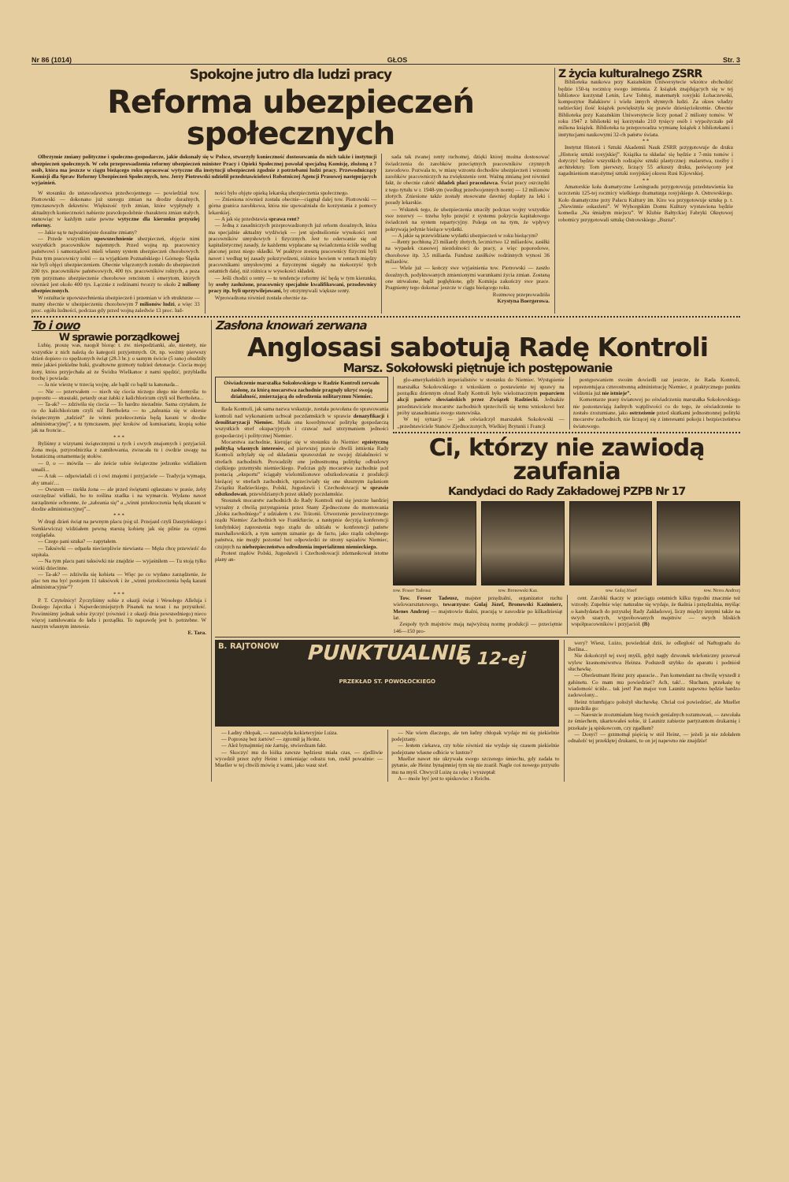Nr 86 (1014) GŁOS Str. 3
Spokojne jutro dla ludzi pracy
Reforma ubezpieczeń społecznych
Olbrzymie zmiany polityczne i społeczno-gospodarcze, jakie dokonały się w Polsce, stworzyły konieczność dostosowania do nich także i instytucji ubezpieczeń społecznych. W celu przeprowadzenia reformy ubezpieczeń minister Pracy i Opieki Społecznej powołał specjalną Komisję, złożoną z 7 osób, która ma jeszcze w ciągu bieżącego roku opracować wytyczne dla instytucji ubezpieczeń zgodnie z potrzebami ludzi pracy. Przewodniczący Komisji dla Spraw Reformy Ubezpieczeń Społecznych, tow. Jerzy Piotrowski udzielił przedstawicielowi Robotniczej Agencji Prasowej następujących wyjaśnień.
W stosunku do ustawodawstwa przedwojennego — powiedział tow. Piotrowski — dokonano już szeregu zmian na drodze doraźnych, tymczasowych dekretów. Większość tych zmian, które wypłynęły z aktualnych konieczności nabierze prawdopodobnie charakteru zmian stałych, stanowiąc w każdym razie pewne wytyczne dla kierunku przyszłej reformy.
— Jakie są te najważniejsze doraźne zmiany?
— Przede wszystkim upowszechnienie ubezpieczeń, objęcie nimi wszystkich pracowników najemnych. Przed wojną np. pracownicy państwowi i samorządowi mieli własny system ubezpieczeń chorobowych. Poza tym pracownicy rolni — za wyjątkiem Poznańskiego i Górnego Śląska nie byli objęci ubezpieczeniem. Obecnie włączonych zostało do ubezpieczeń 200 tys. pracowników państwowych, 400 tys. pracowników rolnych, a poza tym przyznano ubezpieczenie chorobowe rencistom i emerytom, których również jest około 400 tys. Łącznie z rodzinami tworzy to około 2 miliony ubezpieczonych.
W rezultacie upowszechnienia ubezpieczeń i przemian w ich strukturze — mamy obecnie w ubezpieczeniu chorobowym 7 milionów ludzi, a więc 33 proc. ogółu ludności, podczas gdy przed wojną zaledwie 13 proc. lud-
ności było objęte opieką lekarską ubezpieczenia społecznego.
— Zniesiona również została obecnie—ciągnął dalej tow. Piotrowski — górna granica zarobkowa, która nie upoważniała do korzystania z pomocy lekarskiej.
— A jak się przedstawia sprawa rent?
— Jedną z zasadniczych przeprowadzonych już reform doraźnych, która ma specjalnie aktualny wydźwięk — jest ujednolicenie wysokości rent pracowników umysłowych i fizycznych. Jest to oderwanie się od kapitalistycznej zasady, że każdemu wypłacane są świadczenia ściśle według płaconej przez niego składki. W praktyce zresztą pracownicy fizyczni byli nawet i według tej zasady pokrzywdzeni, różnice bowiem w rentach między pracownikami umysłowymi a fizycznymi sięgały na niekorzyść tych ostatnich dalej, niż różnica w wysokości składek.
— Jeśli chodzi o renty — to tendencje reformy iść będą w tym kierunku, by osoby zasłużone, pracownicy specjalnie kwalifikowani, przodownicy pracy itp. byli uprzywilejowani, by otrzymywali większe renty.
Wprowadzona również została obecnie za-
sada tak zwanej renty ruchomej, dzięki której można dostosować świadczenia do zarobków przeciętnych pracowników czynnych zawodowo. Pozwala to, w miarę wzrostu dochodów ubezpieczeń i wzrostu zarobków pracowniczych na zwiększenie rent. Ważną zmianą jest również fakt, że obecnie całość składek płaci pracodawca. Świat pracy oszczędzi z tego tytułu w r. 1948-ym (według przedwojennych norm) — 12 milionów złotych. Zniesione także zostały stosowane dawniej dopłaty za leki i porady lekarskie.
— Wskutek tego, że ubezpieczenia utraciły podczas wojny wszystkie swe rezerwy — trzeba było przejść z systemu pokrycia kapitałowego świadczeń na system repartycyjny. Polega on na tym, że wpływy pokrywają jedynie bieżące wydatki.
— A jakie są przewidziane wydatki ubezpieczeń w roku bieżącym?
—Renty pochłoną 23 miliardy złotych, lecznictwo 12 miliardów, zasiłki na wypadek czasowej niezdolności do pracy, a więc poporodowe, chorobowe itp. 3,5 miliarda. Fundusz zasiłków rodzinnych wynosi 36 miliardów.
— Wiele już — kończy swe wyjaśnienia tow. Piotrowski — zaszło doraźnych, podyktowanych zmienionymi warunkami życia zmian. Zostaną one utrwalone, bądź pogłębione, gdy Komisja zakończy swe prace. Pragniemy tego dokonać jeszcze w ciągu bieżącego roku.
Rozmowę przeprowadziła
Krystyna Boergerowa.
Z życia kulturalnego ZSRR
Biblioteka naukowa przy Kazańskim Uniwersytecie wkrótce obchodzić będzie 150-tą rocznicę swego istnienia. Z książek znajdujących się w tej bibliotece korzystał Lenin, Lew Tołstoj, matematyk rosyjski Łobaczewski, kompozytor Bałakirew i wielu innych słynnych ludzi. Za okres władzy radzieckiej ilość książek powiększyła się prawie dziesięciokrotnie. Obecnie Biblioteka przy Kazańskim Uniwersytecie liczy ponad 2 miliony tomów. W roku 1947 z biblioteki tej korzystało 210 tysięcy osób i wypożyczało pół miliona książek. Biblioteka ta przeprowadza wymianę książek z bibliotekami i instytucjami naukowymi 32-ch państw świata.
* *
Instytut Historii i Sztuki Akademii Nauk ZSRR przygotowuje do druku „Historię sztuki rosyjskiej”. Książka ta składać się będzie z 7-miu tomów i dotyczyć będzie wszystkich rodzajów sztuki plastycznej: malarstwa, rzeźby i architektury. Tom pierwszy, liczący 55 arkuszy druku, poświęcony jest zagadnieniom starożytnej sztuki rosyjskiej okresu Rusi Kijowskiej.
* *
Amatorskie koła dramatyczne Leningradu przygotowują przedstawienia ku uczczeniu 125-tej rocznicy wielkiego dramaturga rosyjskiego A. Ostrowskiego. Koło dramatyczne przy Pałacu Kultury im. Kiro wa przygotowuje sztukę p. t. „Niewinnie oskarżeni”. W Wyborgskim Domu Kultury wystawiona będzie komedia „Na śmiałym miejscu”. W Klubie Bałtyckiej Fabryki Okrętowej robotnicy przygotowali sztukę Ostrowskiego „Burza”.
To i owo
W sprawie porządkowej
Lubię, proszę was, naogół biorąc t. zw. niespodzianki, ale, niestety, nie wszystkie z nich należą do kategorii przyjemnych. Ot, np. weźmy pierwszy dzień dopiero co spędzonych świąt (28.3 br.): o samym świcie (5 rano) obudziły mnie jakieś piekielne huki, gwałtowne grzmoty tudzież detonacje. Ciocia mojej żony, która przyjechała aż ze Świdra Wielkanoc z nami spędzić, przybladła trochę i powiada:
— Ja nie wierzę w trzecią wojnę, ale bądź co bądź ta kanonada...
— Nie — przerwałem — niech się ciocia niczego złego nie domyśla: to poprostu — straszaki, petardy oraz żabki z kalichloricum czyli sól Bertholeta...
— Ta-ak? — zdziwiła się ciocia — To bardzo niezadnie. Sama czytałam, że co do kalichloricum czyli sól Bertholeta — to „zabrania się w okresie świątecznym „tudzież” że winni przekroczenia będą karani w drodze administracyjnej”, a tu tymczasem, pięć kroków od komisariatu, kropią sobie jak na froncie...
* * *
Byliśmy z wizytami świątecznymi u tych i owych znajomych i przyjaciół. Żona moja, przyrodniczka z zamiłowania, zwracała tu i ówdzie uwagę na botaniczną ornamentację stołów.
— 0, o — mówiła — ale żeście sobie świąteczne jedzonko widlakiem umaili...
— A tak — odpowiadali ci i owi znajomi i przyjaciele — Tradycja wymaga, aby umaić....
— Owszem — rzekła żona — ale przed świętami ogłaszano w prasie, żeby oszczędzać widłaki, bo to roślina rzadka i na wymarciu. Wydano nawet zarządzenie ochronne, że „zabrania się” a „winni przekroczenia będą ukarani w drodze administracyjnej”...
* * *
W drugi dzień świąt na pewnym placu (róg ul. Przejazd czyli Daszyńskiego i Sienkiewicza) widziałem pewną starszą kobietę jak się pilnie za czymś rozglądała.
— Czego pani szuka? — zapytałem.
— Taksówki — odparła niecierpliwie niewiasta — Męża chcę przewieźć do szpitala.
— Na tym placu pani taksówki nie znajdzie — wyjaśniłem — Tu stoją tylko wózki dziecinne.
— Ta-ak? — zdziwiła się kobieta — Więc po co wydano zarządzenie, że plac ten ma być postojem 11 taksówek i że „winni przekroczenia będą karani administracyjnie”?
* * *
P. T. Czytelnicy! Życzyliśmy sobie z okazji świąt i Wesołego Alleluja i Dosiego Jajeczka i Najserdeczniejszych Pisanek na teraz i na przyszłość. Powinniśmy jednak sobie życzyć (również i z okazji dnia powszedniego) nieco więcej zamiłowania do ładu i porządku. To naprawdę jest b. potrzebne. W naszym własnym interesie.
E. Tara.
Zasłona knowań zerwana
Anglosasi sabotują Radę Kontroli
Marsz. Sokołowski piętnuje ich postępowanie
Oświadczenie marszałka Sokołowskiego w Radzie Kontroli zerwało zasłonę, za którą mocarstwa zachodnie pragnęły ukryć swoją działalność, zmierzającą do odrodzenia militaryzmu Niemiec.
Rada Kontroli, jak sama nazwa wskazuje, została powołana do sprawowania kontroli nad wykonaniem uchwał poczdamskich w sprawie denazyfikacji i demilitaryzacji Niemiec. Miała ona koordynować politykę gospodarczą wszystkich stref okupacyjnych i czuwać nad utrzymaniem jedności gospodarczej i politycznej Niemiec.
Mocarstwa zachodnie, kierując się w stosunku do Niemiec egoistyczną polityką własnych interesów, od pierwszej prawie chwili istnienia Rady Kontroli uchylały się od składania sprawozdań ze swojej działalności w strefach zachodnich. Prowadziły one jednostronną politykę odbudowy ciężkiego przemysłu niemieckiego. Podczas gdy mocarstwa zachodnie pod postacią „eksportu” ściągały wielomilionowe odszkodowania z produkcji bieżącej w strefach zachodnich, sprzeciwiały się one słusznym żądaniom Związku Radzieckiego, Polski, Jugosławii i Czechosłowacji w sprawie odszkodowań, przewidzianych przez układy poczdamskie.
Stosunek mocarstw zachodnich do Rady Kontroli stał się jeszcze bardziej wyraźny z chwilą przystąpienia przez Stany Zjednoczone do montowania „bloku zachodniego” z udziałem t. zw. Trizonii. Utworzenie prowizorycznego rządu Niemiec Zachodnich we Frankfurcie, a następnie decyzją konferencji londyńskiej zaproszenia tego rządu do udziału w konferencji państw marshallowskich, a tym samym uznanie go de facto, jako rządu odrębnego państwa, nie mogły pozostać bez odpowiedzi ze strony sąsiadów Niemiec, czujnych na niebezpieczeństwo odrodzenia imperializmu niemieckiego.
Protest rządów Polski, Jugosławii i Czechosłowacji zdemaskował istotne plany an-
glo-amerykańskich imperialistów w stosunku do Niemiec. Wystąpienie marszałka Sokołowskiego z wnioskiem o postawienie tej sprawy na porządku dziennym obrad Rady Kontroli było wieloznacznym poparciem akcji państw słowiańskich przez Związek Radziecki. Jednakże przedstawiciele mocarstw zachodnich sprzeciwili się temu wnioskowi bez próby uzasadniania swego stanowiska.
W tej sytuacji — jak oświadczył marszałek Sokołowski — „przedstawiciele Stanów Zjednoczonych, Wielkiej Brytanii i Francji
postępowaniem swoim dowiedli raz jeszcze, że Rada Kontroli, reprezentująca czterostronną administrację Niemiec, z praktycznego punktu widzenia już nie istnieje”.
Komentarze prasy światowej po oświadczeniu marszałka Sokołowskiego nie pozostawiają żadnych wątpliwości co do tego, że oświadczenie to zostało zrozumiane, jako ostrzeżenie przed skutkami jednostronnej polityki mocarstw zachodnich, nie liczącej się z interesami pokoju i bezpieczeństwa światowego.
Ci, którzy nie zawiodą zaufania
Kandydaci do Rady Zakładowej PZPB Nr 17
tow. Fesser Tadeusz tow. Bronowski Kaz. tow. Gulaj Józef tow. Neres Andrzej
Tow. Fesser Tadeusz, majster przędzalni, organizator ruchu wielowarsztatowego, towarzysze: Gulaj Józef, Bronowski Kazimierz, Menes Andrzej — majstrowie tkalni, pracują w zawodzie po kilkadziesiąt lat.
Zespoły tych majstrów mają najwyższą normę produkcji — przeciętnie 146—150 pro-
cent. Zarobki tkaczy w przeciągu ostatnich kilku tygodni znacznie też wzrosły. Zupełnie więc naturalne się wydaje, że tkalnia i przędzalnia, myśląc o kandydatach do przyszłej Rady Zakładowej, liczy między innymi także na swych szarych, wypróbowanych majstrów — swych bliskich współpracowników i przyjaciół. (B)
B. RAJTONOW
PUNKTUALNIE
o 12-ej
PRZEKŁAD ST. POWOŁOCKIEGO
— Ładny chłopak, — zauważyła kokieteryjnie Luiza.
— Poproszę bez żartów! — zgromił ją Heinz.
— Ależ bynajmniej nie żartuję, stwierdzam fakt.
— Skoczyć mu do łóżka zawsze będziesz miała czas, — zjedliwie wycedził przez zęby Heinz i zmieniając odrazu ton, rzekł poważnie: — Mueller w tej chwili mówię z wami, jako wasz szef.
— Nie wiem dlaczego, ale ten ładny chłopak wydaje mi się piekielnie podejrzany.
— Jestem ciekawa, czy tobie również nie wydaje się czasem piekielnie podejrzane własne odbicie w lustrze?
Mueller nawet nie ukrywała swego szczerego śmiechu, gdy zadała to pytanie, ale Heinz bynajmniej tym się nie zraził. Nagle coś nowego przyszło mu na myśl. Chwycił Luizę za rękę i wyszeptał:
A— może być jest to spiskowiec z Reichs.
wery? Wiesz, Luizo, powiedział dziś, że odległość od Naftogradu do Berlina...
Nie dokończył tej swej myśli, gdyż nagły dzwonek telefoniczny przerwał wylew krasnomówstwa Heinza. Podszedł szybko do aparatu i podniósł słuchawkę.
— Oberleutnant Heinz przy aparacie... Pan komendant na chwilę wyszedł z gabinetu. Co mam mu powiedzieć? Ach, tak!... Słucham, przekażę tę wiadomość ściśle... tak jest! Pan major von Launitz napewno będzie bardzo zadowolony...
Heinz triumfująco położył słuchawkę. Chciał coś powiedzieć, ale Mueller uprzedziła go:
— Nareszcie zrozumiałam bieg twoich genialnych rozumowań, — zawołała ze śmiechem, ukartowałeś sobie, iż Launitz zabierze partyzantom drukarnię i przekaże ją spiskowcom, czy zgadłam?
— Dosyć! — grzmotnął pięścią w stół Heinz, — jeżeli ja nie zdołałem odnaleźć tej przeklętej drukarni, to on jej napewno nie znajdzie!